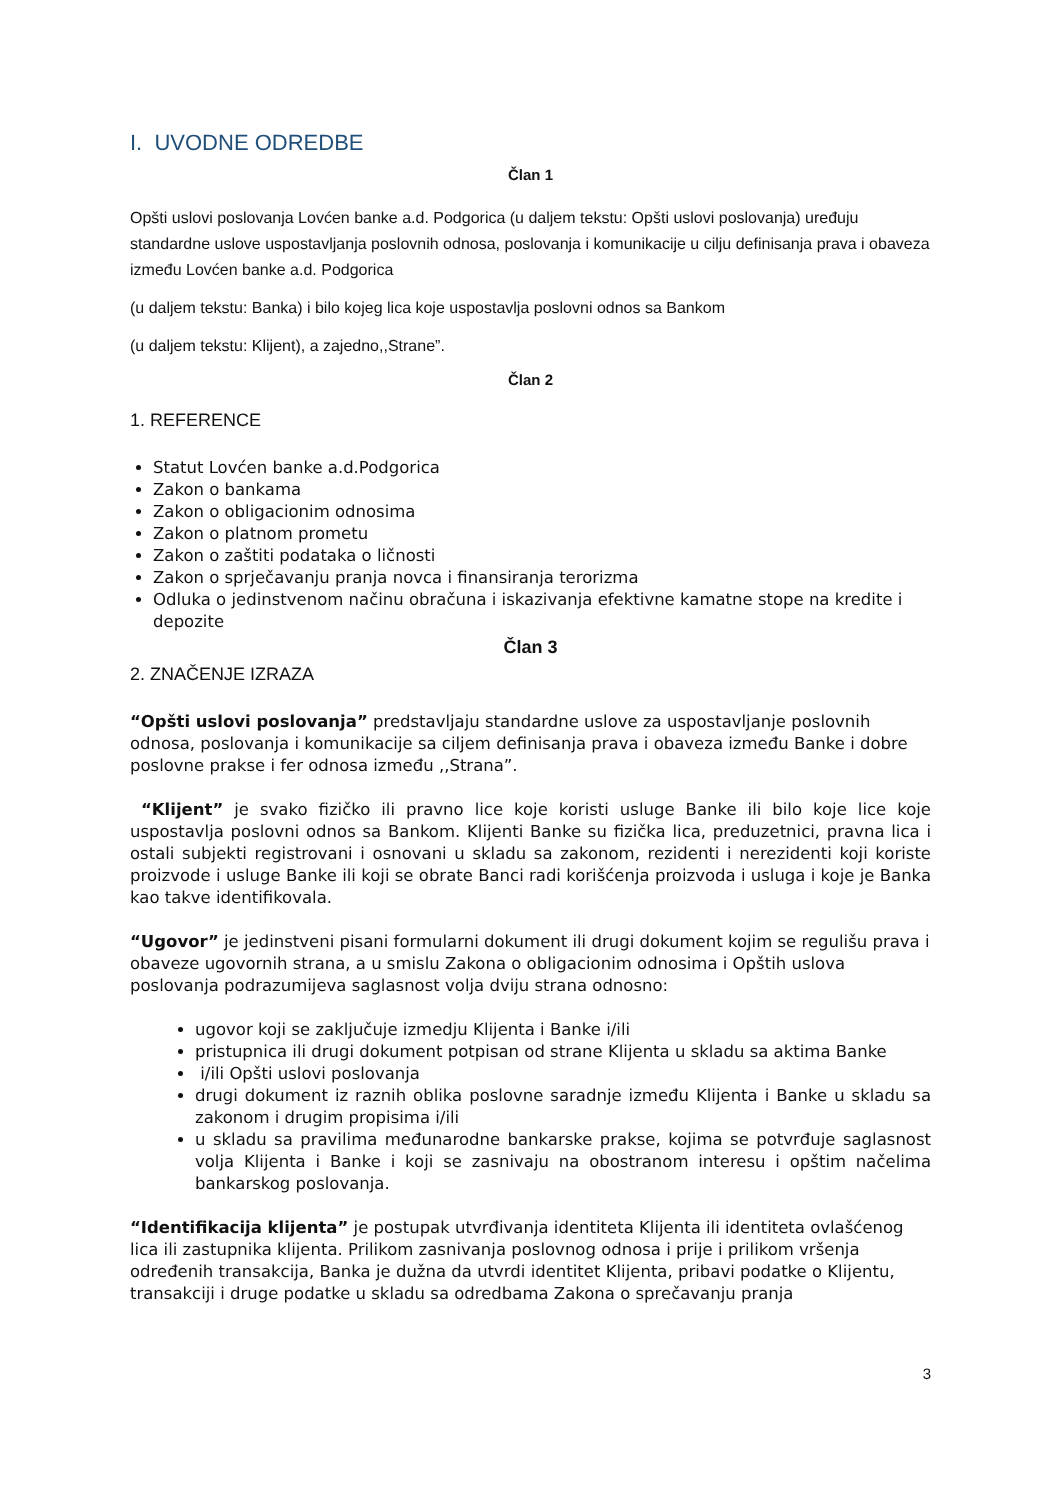I. UVODNE ODREDBE
Član 1
Opšti uslovi poslovanja Lovćen banke a.d. Podgorica (u daljem tekstu: Opšti uslovi poslovanja) uređuju standardne uslove uspostavljanja poslovnih odnosa, poslovanja i komunikacije u cilju definisanja prava i obaveza između Lovćen banke a.d. Podgorica
(u daljem tekstu: Banka) i bilo kojeg lica koje uspostavlja poslovni odnos sa Bankom
(u daljem tekstu: Klijent), a zajedno,,Strane”.
Član 2
1. REFERENCE
Statut Lovćen banke a.d.Podgorica
Zakon o bankama
Zakon o obligacionim odnosima
Zakon o platnom prometu
Zakon o zaštiti podataka o ličnosti
Zakon o sprječavanju pranja novca i finansiranja terorizma
Odluka o jedinstvenom načinu obračuna i iskazivanja efektivne kamatne stope na kredite i depozite
Član 3
2. ZNAČENJE IZRAZA
“Opšti uslovi poslovanja” predstavljaju standardne uslove za uspostavljanje poslovnih odnosa, poslovanja i komunikacije sa ciljem definisanja prava i obaveza između Banke i dobre poslovne prakse i fer odnosa između ,,Strana”.
“Klijent” je svako fizičko ili pravno lice koje koristi usluge Banke ili bilo koje lice koje uspostavlja poslovni odnos sa Bankom. Klijenti Banke su fizička lica, preduzetnici, pravna lica i ostali subjekti registrovani i osnovani u skladu sa zakonom, rezidenti i nerezidenti koji koriste proizvode i usluge Banke ili koji se obrate Banci radi korišćenja proizvoda i usluga i koje je Banka kao takve identifikovala.
“Ugovor” je jedinstveni pisani formularni dokument ili drugi dokument kojim se regulišu prava i obaveze ugovornih strana, a u smislu Zakona o obligacionim odnosima i Opštih uslova poslovanja podrazumijeva saglasnost volja dviju strana odnosno:
ugovor koji se zaključuje izmedju Klijenta i Banke i/ili
pristupnica ili drugi dokument potpisan od strane Klijenta u skladu sa aktima Banke
i/ili Opšti uslovi poslovanja
drugi dokument iz raznih oblika poslovne saradnje između Klijenta i Banke u skladu sa zakonom i drugim propisima i/ili
u skladu sa pravilima međunarodne bankarske prakse, kojima se potvrđuje saglasnost volja Klijenta i Banke i koji se zasnivaju na obostranom interesu i opštim načelima bankarskog poslovanja.
“Identifikacija klijenta” je postupak utvrđivanja identiteta Klijenta ili identiteta ovlašćenog lica ili zastupnika klijenta. Prilikom zasnivanja poslovnog odnosa i prije i prilikom vršenja
određenih transakcija, Banka je dužna da utvrdi identitet Klijenta, pribavi podatke o Klijentu, transakciji i druge podatke u skladu sa odredbama Zakona o sprečavanju pranja
3